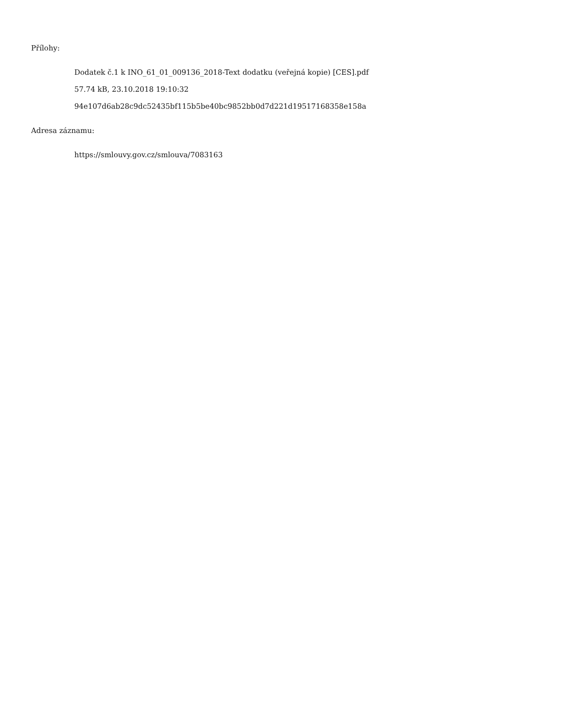Přílohy:
Dodatek č.1 k INO_61_01_009136_2018-Text dodatku (veřejná kopie) [CES].pdf
57.74 kB, 23.10.2018 19:10:32
94e107d6ab28c9dc52435bf115b5be40bc9852bb0d7d221d19517168358e158a
Adresa záznamu:
https://smlouvy.gov.cz/smlouva/7083163